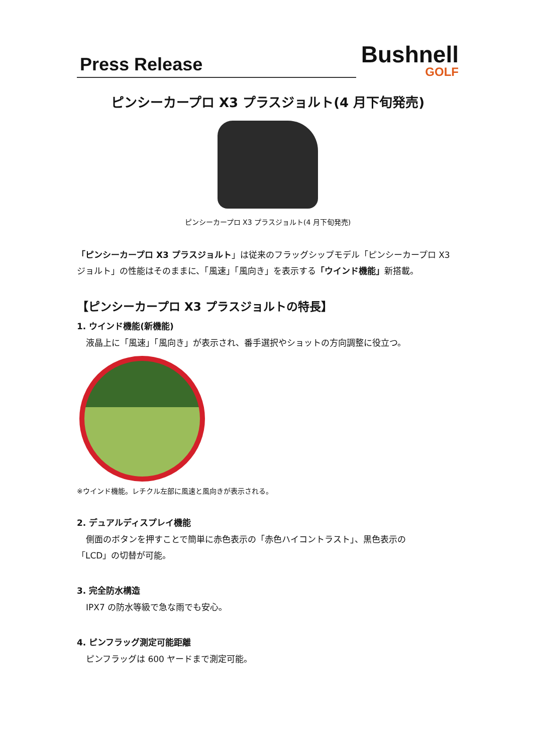Press Release
Bushnell
GOLF
ピンシーカープロ X3 プラスジョルト(4 月下旬発売)
ピンシーカープロ X3 プラスジョルト(4 月下旬発売)
「ピンシーカープロ X3 プラスジョルト」は従来のフラッグシップモデル「ピンシーカープロ X3 ジョルト」の性能はそのままに、「風速」「風向き」を表示する「ウインド機能」新搭載。
【ピンシーカープロ X3 プラスジョルトの特長】
1. ウインド機能(新機能)
液晶上に「風速」「風向き」が表示され、番手選択やショットの方向調整に役立つ。
※ウインド機能。レチクル左部に風速と風向きが表示される。
2. デュアルディスプレイ機能
側面のボタンを押すことで簡単に赤色表示の「赤色ハイコントラスト」、黒色表示の
「LCD」の切替が可能。
3. 完全防水構造
IPX7 の防水等級で急な雨でも安心。
4. ピンフラッグ測定可能距離
ピンフラッグは 600 ヤードまで測定可能。